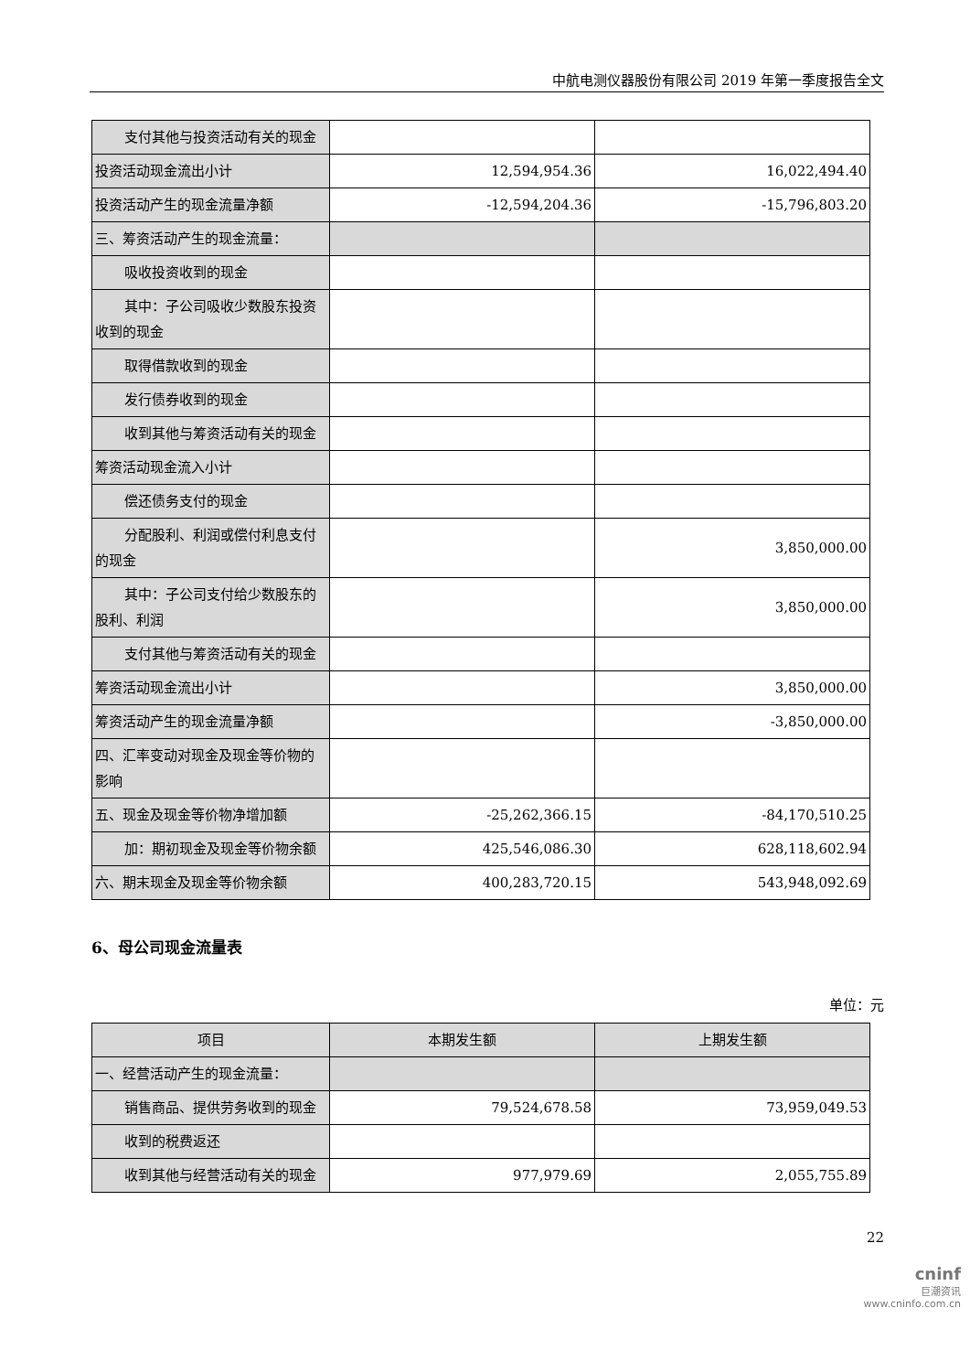中航电测仪器股份有限公司 2019 年第一季度报告全文
| 支付其他与投资活动有关的现金 | | |
| 投资活动现金流出小计 | 12,594,954.36 | 16,022,494.40 |
| 投资活动产生的现金流量净额 | -12,594,204.36 | -15,796,803.20 |
| 三、筹资活动产生的现金流量： | | |
| 吸收投资收到的现金 | | |
| 其中：子公司吸收少数股东投资收到的现金 | | |
| 取得借款收到的现金 | | |
| 发行债券收到的现金 | | |
| 收到其他与筹资活动有关的现金 | | |
| 筹资活动现金流入小计 | | |
| 偿还债务支付的现金 | | |
| 分配股利、利润或偿付利息支付的现金 | | 3,850,000.00 |
| 其中：子公司支付给少数股东的股利、利润 | | 3,850,000.00 |
| 支付其他与筹资活动有关的现金 | | |
| 筹资活动现金流出小计 | | 3,850,000.00 |
| 筹资活动产生的现金流量净额 | | -3,850,000.00 |
| 四、汇率变动对现金及现金等价物的影响 | | |
| 五、现金及现金等价物净增加额 | -25,262,366.15 | -84,170,510.25 |
| 加：期初现金及现金等价物余额 | 425,546,086.30 | 628,118,602.94 |
| 六、期末现金及现金等价物余额 | 400,283,720.15 | 543,948,092.69 |
6、母公司现金流量表
单位：元
| 项目 | 本期发生额 | 上期发生额 |
| --- | --- | --- |
| 一、经营活动产生的现金流量： | | |
| 销售商品、提供劳务收到的现金 | 79,524,678.58 | 73,959,049.53 |
| 收到的税费返还 | | |
| 收到其他与经营活动有关的现金 | 977,979.69 | 2,055,755.89 |
22
cninf
巨潮资讯
www.cninfo.com.cn